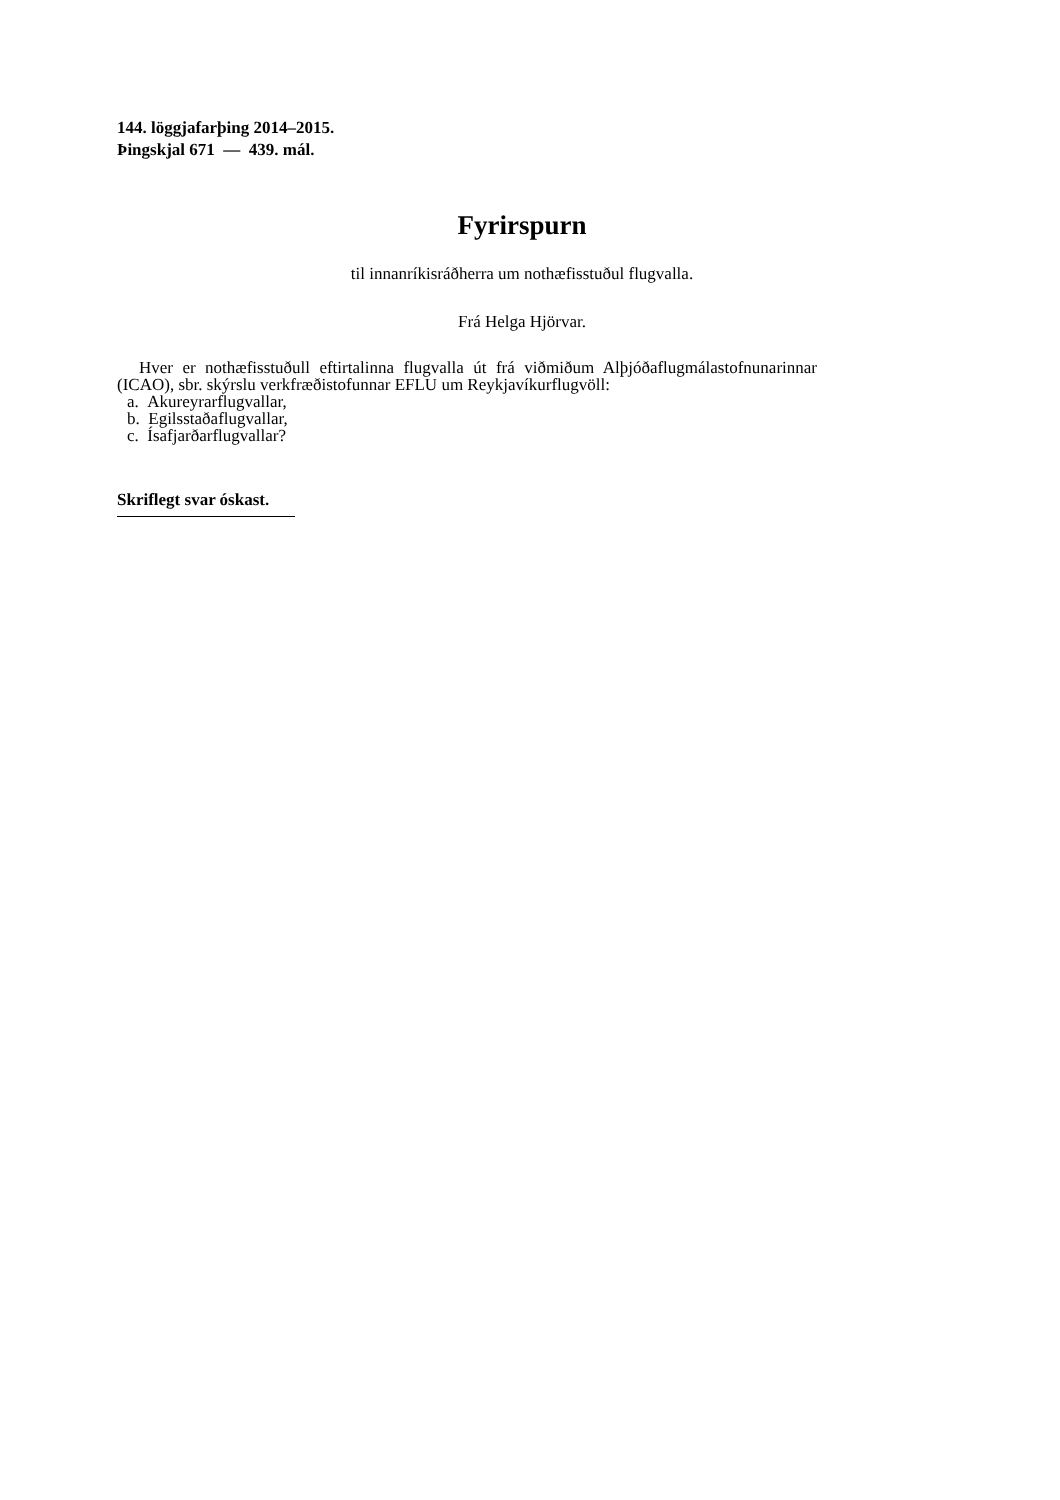144. löggjafarþing 2014–2015.
Þingskjal 671 — 439. mál.
Fyrirspurn
til innanríkisráðherra um nothæfisstuðul flugvalla.
Frá Helga Hjörvar.
Hver er nothæfisstuðull eftirtalinna flugvalla út frá viðmiðum Alþjóðaflugmálastofnunarinnar (ICAO), sbr. skýrslu verkfræðistofunnar EFLU um Reykjavíkurflugvöll:
a. Akureyrarflugvallar,
b. Egilsstaðaflugvallar,
c. Ísafjarðarflugvallar?
Skriflegt svar óskast.